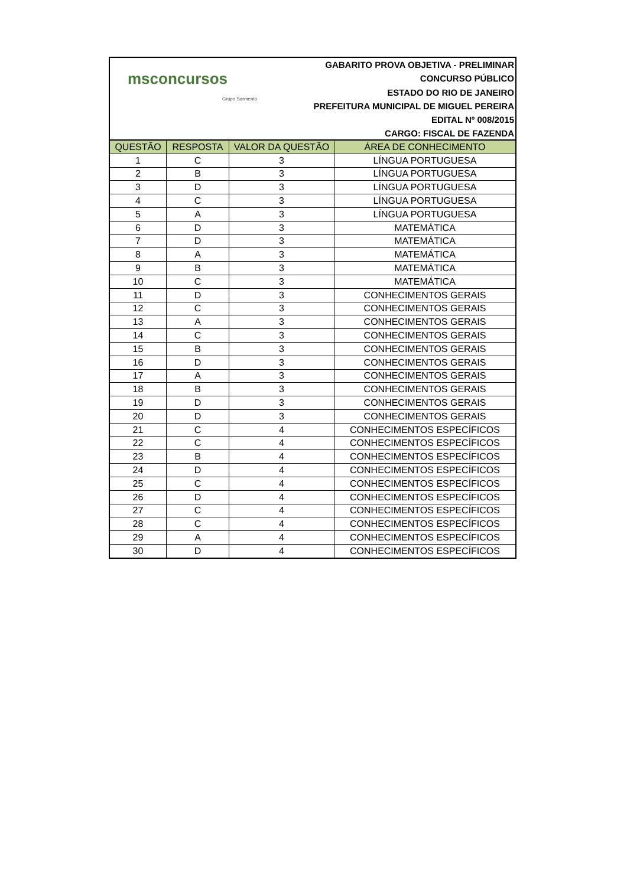msconcursos
Grupo Sarmento
GABARITO PROVA OBJETIVA - PRELIMINAR
CONCURSO PÚBLICO
ESTADO DO RIO DE JANEIRO
PREFEITURA MUNICIPAL DE MIGUEL PEREIRA
EDITAL Nº 008/2015
CARGO: FISCAL DE FAZENDA
| QUESTÃO | RESPOSTA | VALOR DA QUESTÃO | ÁREA DE CONHECIMENTO |
| --- | --- | --- | --- |
| 1 | C | 3 | LÍNGUA PORTUGUESA |
| 2 | B | 3 | LÍNGUA PORTUGUESA |
| 3 | D | 3 | LÍNGUA PORTUGUESA |
| 4 | C | 3 | LÍNGUA PORTUGUESA |
| 5 | A | 3 | LÍNGUA PORTUGUESA |
| 6 | D | 3 | MATEMÁTICA |
| 7 | D | 3 | MATEMÁTICA |
| 8 | A | 3 | MATEMÁTICA |
| 9 | B | 3 | MATEMÁTICA |
| 10 | C | 3 | MATEMÁTICA |
| 11 | D | 3 | CONHECIMENTOS GERAIS |
| 12 | C | 3 | CONHECIMENTOS GERAIS |
| 13 | A | 3 | CONHECIMENTOS GERAIS |
| 14 | C | 3 | CONHECIMENTOS GERAIS |
| 15 | B | 3 | CONHECIMENTOS GERAIS |
| 16 | D | 3 | CONHECIMENTOS GERAIS |
| 17 | A | 3 | CONHECIMENTOS GERAIS |
| 18 | B | 3 | CONHECIMENTOS GERAIS |
| 19 | D | 3 | CONHECIMENTOS GERAIS |
| 20 | D | 3 | CONHECIMENTOS GERAIS |
| 21 | C | 4 | CONHECIMENTOS ESPECÍFICOS |
| 22 | C | 4 | CONHECIMENTOS ESPECÍFICOS |
| 23 | B | 4 | CONHECIMENTOS ESPECÍFICOS |
| 24 | D | 4 | CONHECIMENTOS ESPECÍFICOS |
| 25 | C | 4 | CONHECIMENTOS ESPECÍFICOS |
| 26 | D | 4 | CONHECIMENTOS ESPECÍFICOS |
| 27 | C | 4 | CONHECIMENTOS ESPECÍFICOS |
| 28 | C | 4 | CONHECIMENTOS ESPECÍFICOS |
| 29 | A | 4 | CONHECIMENTOS ESPECÍFICOS |
| 30 | D | 4 | CONHECIMENTOS ESPECÍFICOS |